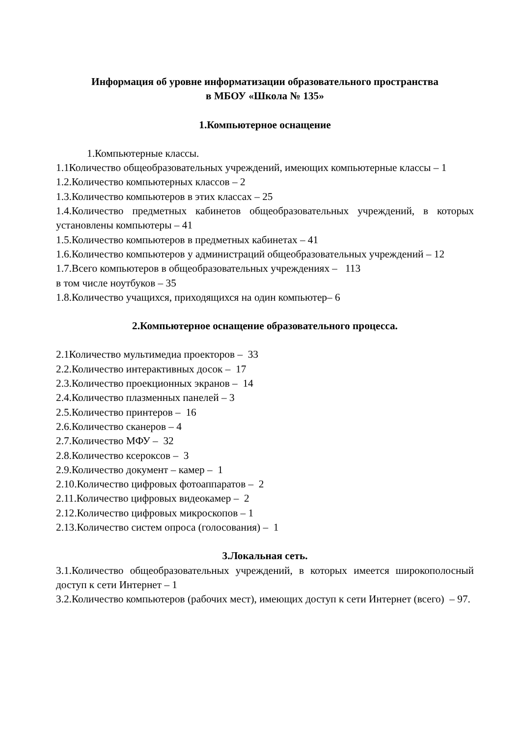Информация об уровне информатизации образовательного пространства
в МБОУ «Школа № 135»
1.Компьютерное оснащение
1.Компьютерные классы.
1.1Количество общеобразовательных учреждений, имеющих компьютерные классы – 1
1.2.Количество компьютерных классов – 2
1.3.Количество компьютеров в этих классах – 25
1.4.Количество предметных кабинетов общеобразовательных учреждений, в которых установлены компьютеры – 41
1.5.Количество компьютеров в предметных кабинетах – 41
1.6.Количество компьютеров у администраций общеобразовательных учреждений – 12
1.7.Всего компьютеров в общеобразовательных учреждениях – 113
в том числе ноутбуков – 35
1.8.Количество учащихся, приходящихся на один компьютер– 6
2.Компьютерное оснащение образовательного процесса.
2.1Количество мультимедиа проекторов – 33
2.2.Количество интерактивных досок – 17
2.3.Количество проекционных экранов – 14
2.4.Количество плазменных панелей – 3
2.5.Количество принтеров – 16
2.6.Количество сканеров – 4
2.7.Количество МФУ – 32
2.8.Количество ксероксов – 3
2.9.Количество документ – камер – 1
2.10.Количество цифровых фотоаппаратов – 2
2.11.Количество цифровых видеокамер – 2
2.12.Количество цифровых микроскопов – 1
2.13.Количество систем опроса (голосования) – 1
3.Локальная сеть.
3.1.Количество общеобразовательных учреждений, в которых имеется широкополосный доступ к сети Интернет – 1
3.2.Количество компьютеров (рабочих мест), имеющих доступ к сети Интернет (всего) – 97.